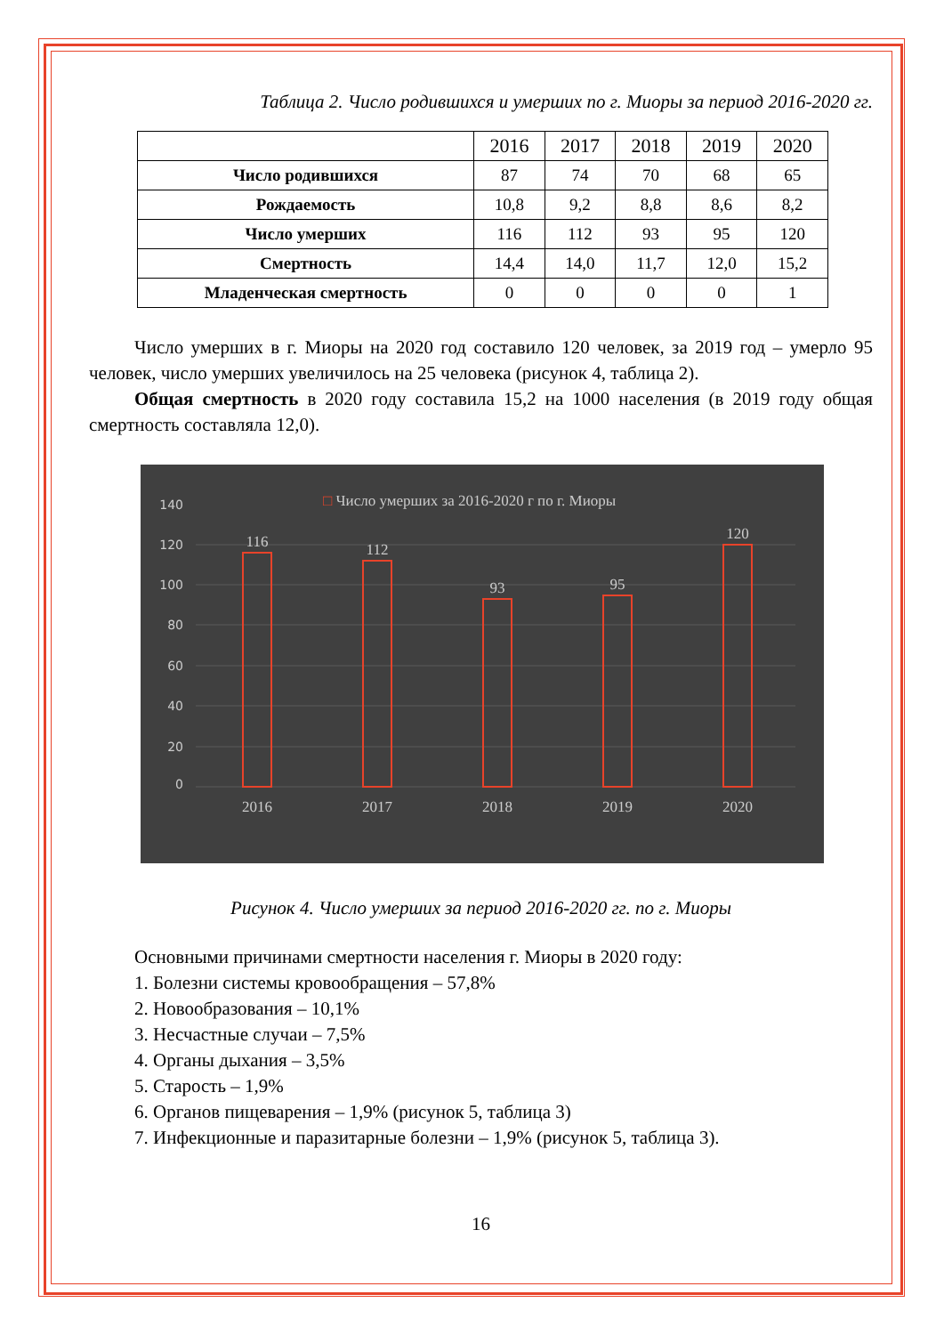Таблица 2. Число родившихся и умерших по г. Миоры за период 2016-2020 гг.
| | 2016 | 2017 | 2018 | 2019 | 2020 |
| --- | --- | --- | --- | --- | --- |
| Число родившихся | 87 | 74 | 70 | 68 | 65 |
| Рождаемость | 10,8 | 9,2 | 8,8 | 8,6 | 8,2 |
| Число умерших | 116 | 112 | 93 | 95 | 120 |
| Смертность | 14,4 | 14,0 | 11,7 | 12,0 | 15,2 |
| Младенческая смертность | 0 | 0 | 0 | 0 | 1 |
Число умерших в г. Миоры на 2020 год составило 120 человек, за 2019 год – умерло 95 человек, число умерших увеличилось на 25 человека (рисунок 4, таблица 2).
Общая смертность в 2020 году составила 15,2 на 1000 населения (в 2019 году общая смертность составляла 12,0).
□ Число умерших за 2016-2020 г по г. Миоры
0
20
40
60
80
100
120
140
116
112
93
95
120
2016
2017
2018
2019
2020
Рисунок 4. Число умерших за период 2016-2020 гг. по г. Миоры
Основными причинами смертности населения г. Миоры в 2020 году:
1. Болезни системы кровообращения – 57,8%
2. Новообразования – 10,1%
3. Несчастные случаи – 7,5%
4. Органы дыхания – 3,5%
5. Старость – 1,9%
6. Органов пищеварения – 1,9% (рисунок 5, таблица 3)
7. Инфекционные и паразитарные болезни – 1,9% (рисунок 5, таблица 3).
16